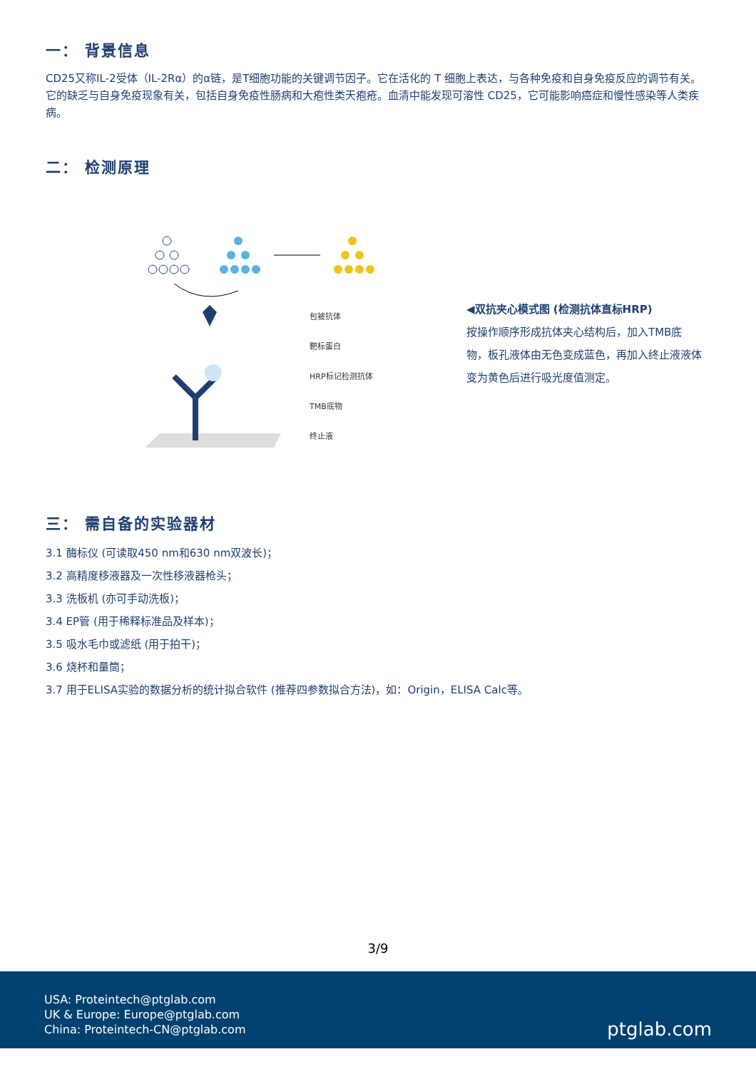一： 背景信息
CD25又称IL-2受体（IL-2Rα）的α链，是T细胞功能的关键调节因子。它在活化的 T 细胞上表达，与各种免疫和自身免疫反应的调节有关。它的缺乏与自身免疫现象有关，包括自身免疫性肠病和大疱性类天疱疮。血清中能发现可溶性 CD25，它可能影响癌症和慢性感染等人类疾病。
二： 检测原理
包被抗体
靶标蛋白
HRP标记检测抗体
TMB底物
终止液
◀双抗夹心模式图 (检测抗体直标HRP)
按操作顺序形成抗体夹心结构后，加入TMB底物，板孔液体由无色变成蓝色，再加入终止液液体变为黄色后进行吸光度值测定。
三： 需自备的实验器材
3.1 酶标仪 (可读取450 nm和630 nm双波长)；
3.2 高精度移液器及一次性移液器枪头；
3.3 洗板机 (亦可手动洗板)；
3.4 EP管 (用于稀释标准品及样本)；
3.5 吸水毛巾或滤纸 (用于拍干)；
3.6 烧杯和量筒；
3.7 用于ELISA实验的数据分析的统计拟合软件 (推荐四参数拟合方法)，如：Origin，ELISA Calc等。
3/9
USA: Proteintech@ptglab.com
UK & Europe: Europe@ptglab.com
China: Proteintech-CN@ptglab.com
ptglab.com